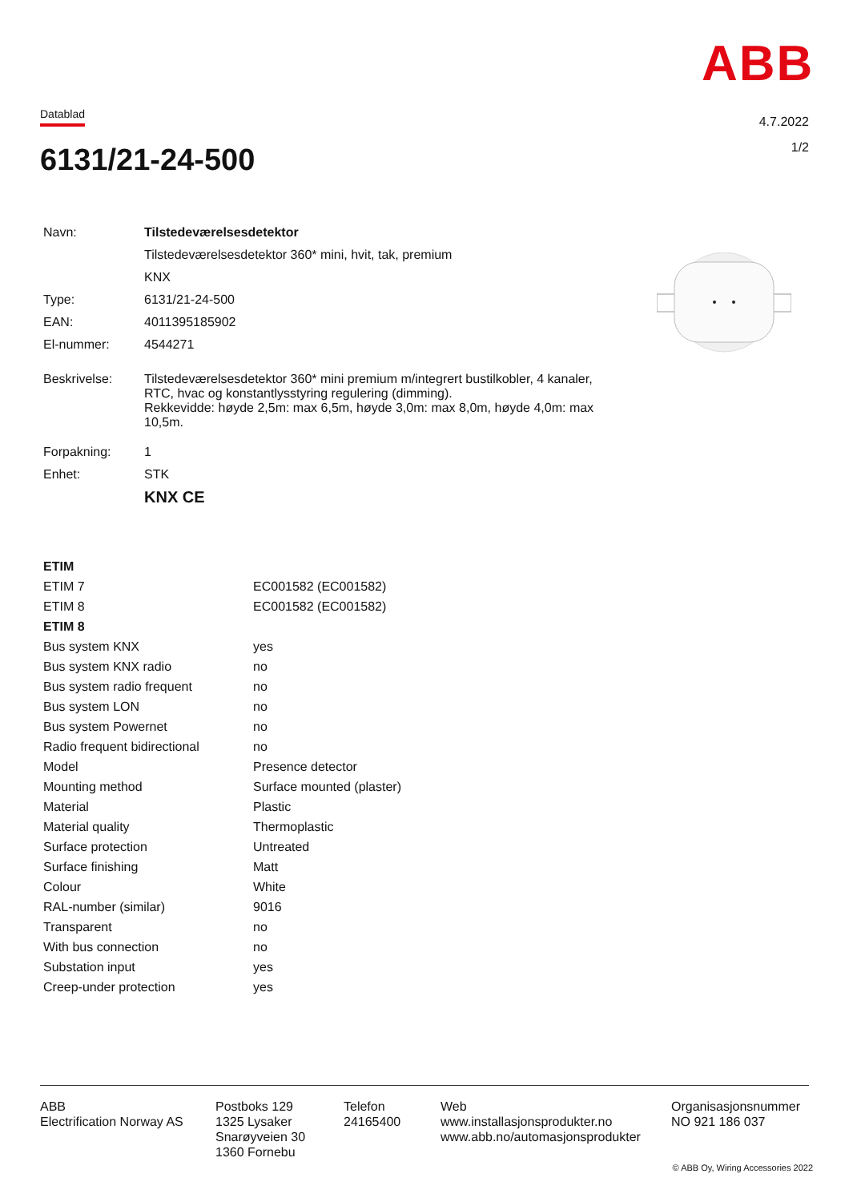ABB
Datablad
4.7.2022
1/2 6131/21-24-500
| Navn: | Tilstedeværelsesdetektor |
| | Tilstedeværelsesdetektor 360* mini, hvit, tak, premium |
| | KNX |
| Type: | 6131/21-24-500 |
| EAN: | 4011395185902 |
| El-nummer: | 4544271 |
| Beskrivelse: | Tilstedeværelsesdetektor 360* mini premium m/integrert bustilkobler, 4 kanaler, RTC, hvac og konstantlysstyring regulering (dimming). Rekkevidde: høyde 2,5m: max 6,5m, høyde 3,0m: max 8,0m, høyde 4,0m: max 10,5m. |
| Forpakning: | 1 |
| Enhet: | STK |
| | KNX CE |
| ETIM | |
| ETIM 7 | EC001582 (EC001582) |
| ETIM 8 | EC001582 (EC001582) |
| ETIM 8 | |
| Bus system KNX | yes |
| Bus system KNX radio | no |
| Bus system radio frequent | no |
| Bus system LON | no |
| Bus system Powernet | no |
| Radio frequent bidirectional | no |
| Model | Presence detector |
| Mounting method | Surface mounted (plaster) |
| Material | Plastic |
| Material quality | Thermoplastic |
| Surface protection | Untreated |
| Surface finishing | Matt |
| Colour | White |
| RAL-number (similar) | 9016 |
| Transparent | no |
| With bus connection | no |
| Substation input | yes |
| Creep-under protection | yes |
ABB
Electrification Norway AS
Postboks 129
1325 Lysaker
Snarøyveien 30
1360 Fornebu
Telefon
24165400
Web
www.installasjonsprodukter.no
www.abb.no/automasjonsprodukter
Organisasjonsnummer
NO 921 186 037
© ABB Oy, Wiring Accessories 2022